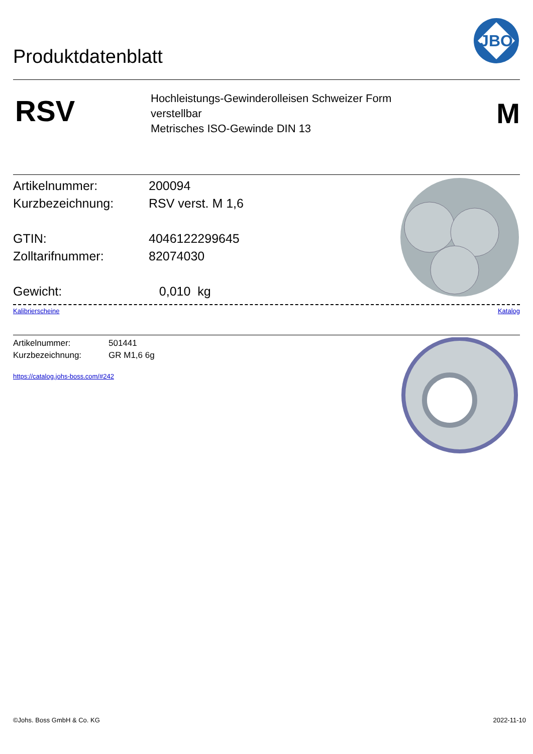Produktdatenblatt
JBO
RSV
Hochleistungs-Gewinderolleisen Schweizer Form
verstellbar
Metrisches ISO-Gewinde DIN 13
M
Artikelnummer: 200094
Kurzbezeichnung: RSV verst. M 1,6
GTIN: 4046122299645
Zolltarifnummer: 82074030
Gewicht: 0,010 kg
Kalibrierscheine Katalog
Artikelnummer: 501441
Kurzbezeichnung: GR M1,6 6g
https://catalog.johs-boss.com/#242
©Johs. Boss GmbH & Co. KG 2022-11-10